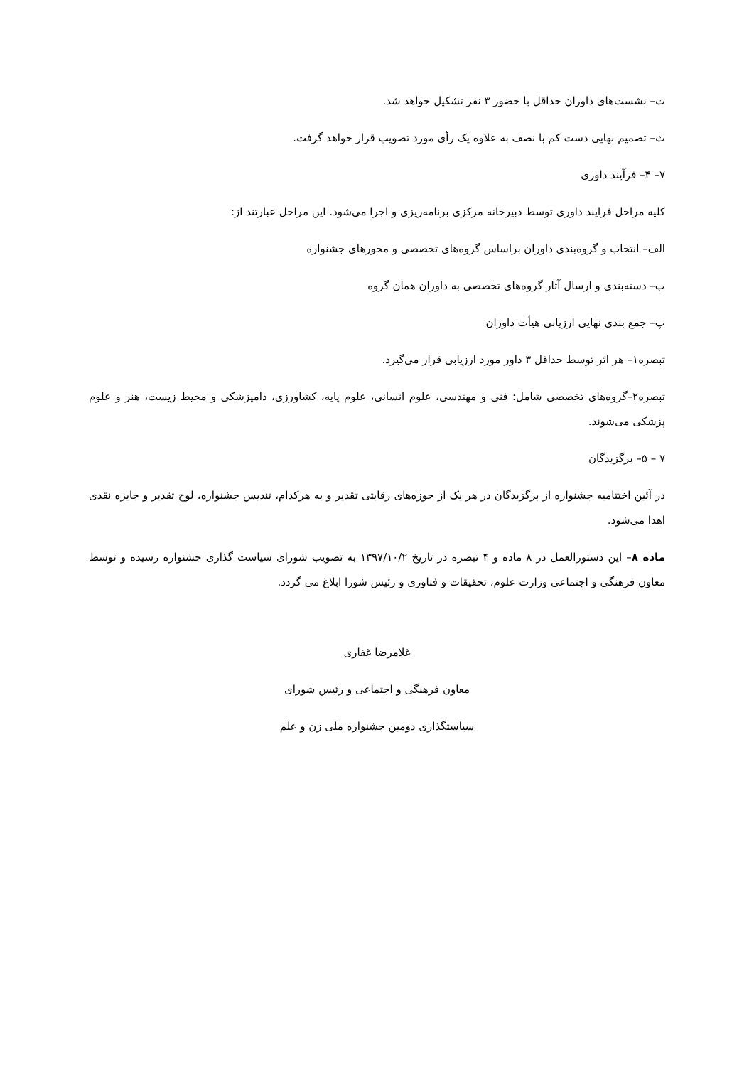ت– نشست‌های داوران حداقل با حضور ۳ نفر تشکیل خواهد شد.
ث– تصمیم نهایی دست کم با نصف به علاوه یک رأی مورد تصویب قرار خواهد گرفت.
۷– ۴– فرآیند داوری
کلیه مراحل فرایند داوری توسط دبیرخانه مرکزی برنامه‌ریزی و اجرا می‌شود. این مراحل عبارتند از:
الف– انتخاب و گروه‌بندی داوران براساس گروه‌های تخصصی و محورهای جشنواره
ب– دسته‌بندی و ارسال آثار گروه‌های تخصصی به داوران همان گروه
پ– جمع بندی نهایی ارزیابی هیأت داوران
تبصره۱– هر اثر توسط حداقل ۳ داور مورد ارزیابی قرار می‌گیرد.
تبصره۲–گروه‌های تخصصی شامل: فنی و مهندسی، علوم انسانی، علوم پایه، کشاورزی، دامپزشکی و محیط زیست، هنر و علوم پزشکی می‌شوند.
۷ – ۵– برگزیدگان
در آئین اختتامیه جشنواره از برگزیدگان در هر یک از حوزه‌های رقابتی تقدیر و به هرکدام، تندیس جشنواره، لوح تقدیر و جایزه نقدی اهدا می‌شود.
ماده ۸– این دستورالعمل در ۸ ماده و ۴ تبصره در تاریخ ۱۳۹۷/۱۰/۲ به تصویب شورای سیاست گذاری جشنواره رسیده و توسط معاون فرهنگی و اجتماعی وزارت علوم، تحقیقات و فناوری و رئیس شورا ابلاغ می گردد.
غلامرضا غفاری
معاون فرهنگی و اجتماعی و رئیس شورای
سیاستگذاری دومین جشنواره ملی زن و علم